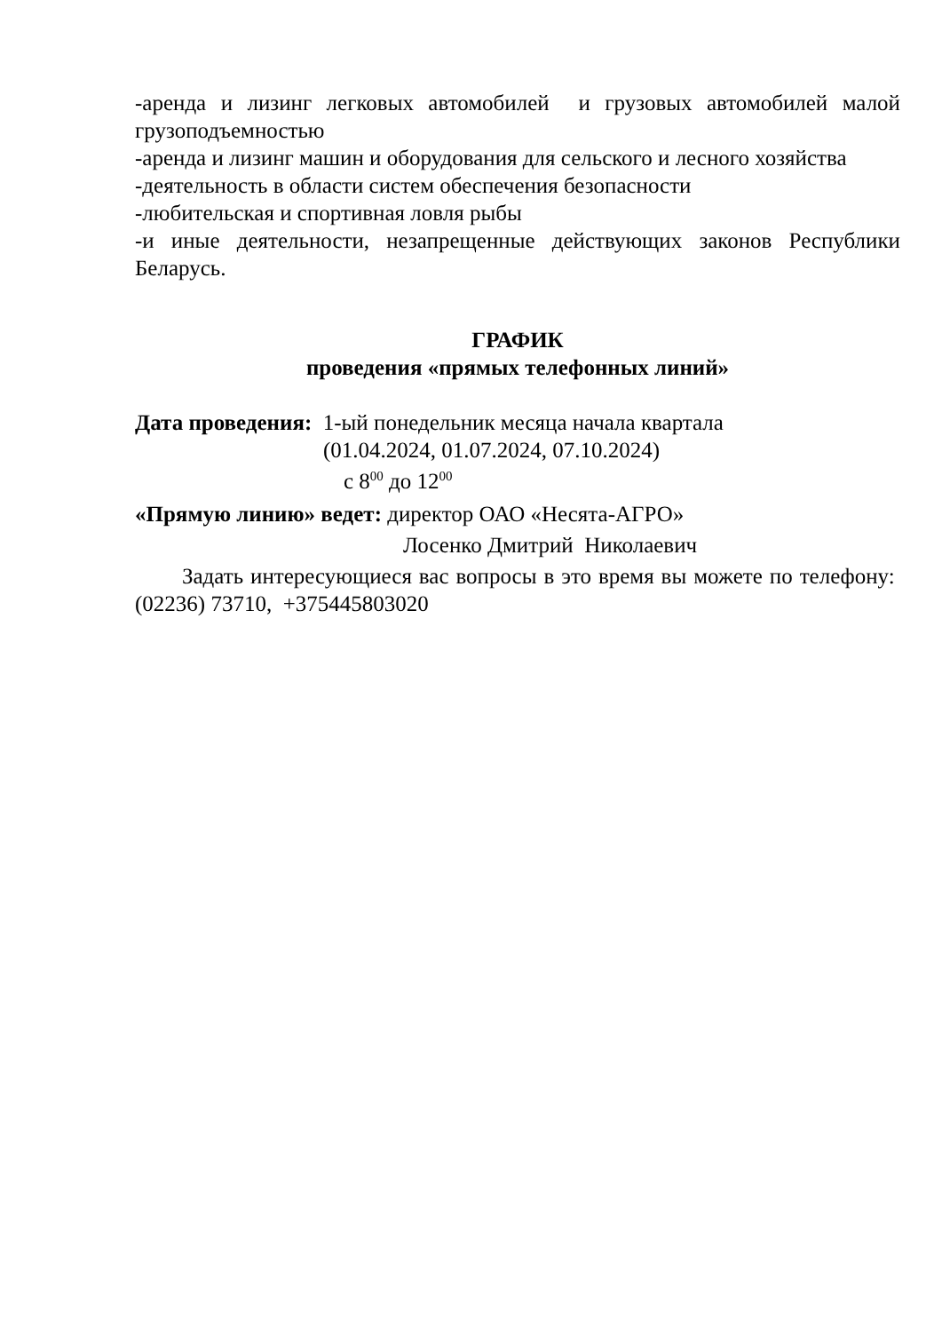-аренда и лизинг легковых автомобилей и грузовых автомобилей малой грузоподъемностью
-аренда и лизинг машин и оборудования для сельского и лесного хозяйства
-деятельность в области систем обеспечения безопасности
-любительская и спортивная ловля рыбы
-и иные деятельности, незапрещенные действующих законов Республики Беларусь.
ГРАФИК
проведения «прямых телефонных линий»
Дата проведения: 1-ый понедельник месяца начала квартала
(01.04.2024, 01.07.2024, 07.10.2024)
с 8<sup>00</sup> до 12<sup>00</sup>
«Прямую линию» ведет: директор ОАО «Несята-АГРО»
Лосенко Дмитрий Николаевич
Задать интересующиеся вас вопросы в это время вы можете по телефону: (02236) 73710, +375445803020